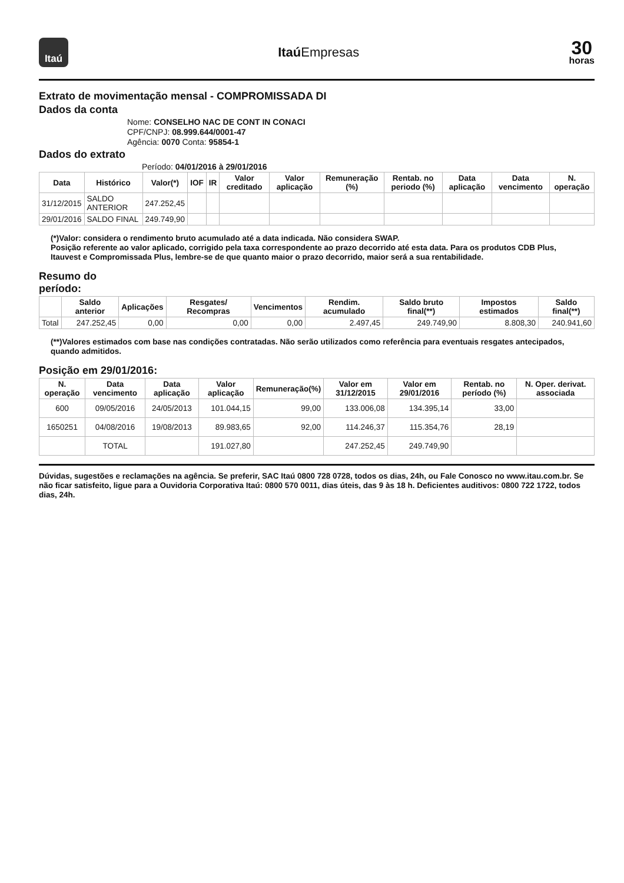Itaú
Itaú Empresas
30
horas
Extrato de movimentação mensal - COMPROMISSADA DI
Dados da conta
Nome: CONSELHO NAC DE CONT IN CONACI
CPF/CNPJ: 08.999.644/0001-47
Agência: 0070 Conta: 95854-1
Dados do extrato
Período: 04/01/2016 à 29/01/2016
| Data | Histórico | Valor(*) | IOF | IR | Valor creditado | Valor aplicação | Remuneração (%) | Rentab. no periodo (%) | Data aplicação | Data vencimento | N. operação |
| --- | --- | --- | --- | --- | --- | --- | --- | --- | --- | --- | --- |
| 31/12/2015 | SALDO ANTERIOR | 247.252,45 | | | | | | | | | |
| 29/01/2016 | SALDO FINAL | 249.749,90 | | | | | | | | | |
(*)Valor: considera o rendimento bruto acumulado até a data indicada. Não considera SWAP.
Posição referente ao valor aplicado, corrigido pela taxa correspondente ao prazo decorrido até esta data. Para os produtos CDB Plus, Itauvest e Compromissada Plus, lembre-se de que quanto maior o prazo decorrido, maior será a sua rentabilidade.
Resumo do
período:
| | Saldo anterior | Aplicações | Resgates/ Recompras | Vencimentos | Rendim. acumulado | Saldo bruto final(**) | Impostos estimados | Saldo final(**) |
| --- | --- | --- | --- | --- | --- | --- | --- | --- |
| Total | 247.252,45 | 0,00 | 0,00 | 0,00 | 2.497,45 | 249.749,90 | 8.808,30 | 240.941,60 |
(**)Valores estimados com base nas condições contratadas. Não serão utilizados como referência para eventuais resgates antecipados, quando admitidos.
Posição em 29/01/2016:
| N. operação | Data vencimento | Data aplicação | Valor aplicação | Remuneração(%) | Valor em 31/12/2015 | Valor em 29/01/2016 | Rentab. no período (%) | N. Oper. derivat. associada |
| --- | --- | --- | --- | --- | --- | --- | --- | --- |
| 600 | 09/05/2016 | 24/05/2013 | 101.044,15 | 99,00 | 133.006,08 | 134.395,14 | 33,00 | |
| 1650251 | 04/08/2016 | 19/08/2013 | 89.983,65 | 92,00 | 114.246,37 | 115.354,76 | 28,19 | |
| | TOTAL | | 191.027,80 | | 247.252,45 | 249.749,90 | | |
Dúvidas, sugestões e reclamações na agência. Se preferir, SAC Itaú 0800 728 0728, todos os dias, 24h, ou Fale Conosco no www.itau.com.br. Se não ficar satisfeito, ligue para a Ouvidoria Corporativa Itaú: 0800 570 0011, dias úteis, das 9 às 18 h. Deficientes auditivos: 0800 722 1722, todos dias, 24h.